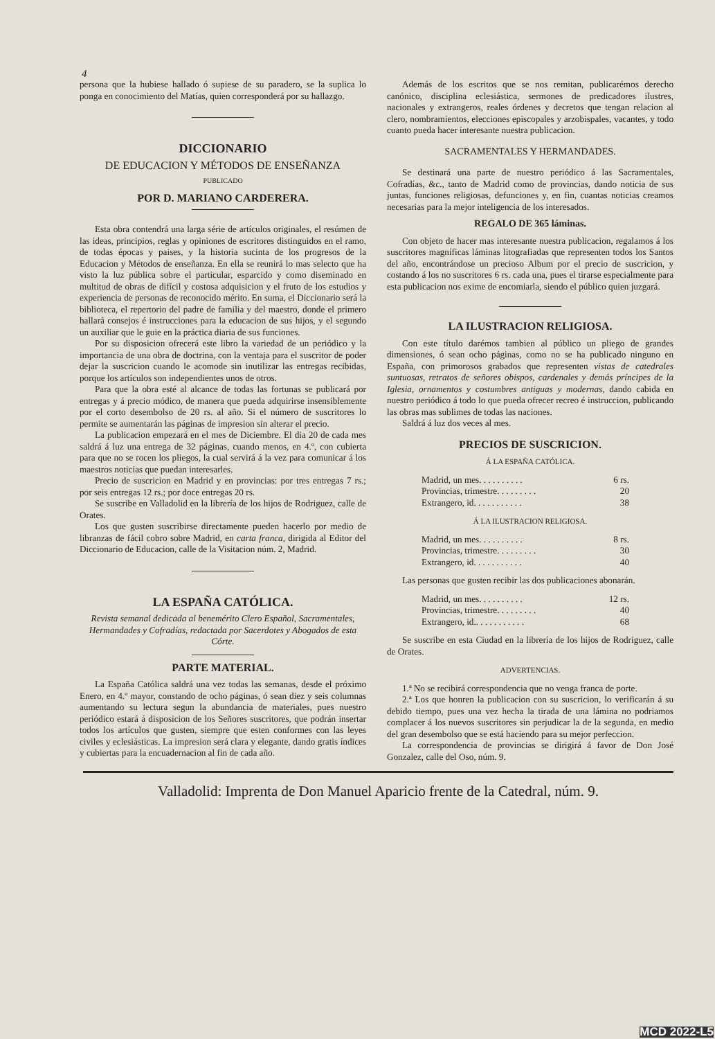4
persona que la hubiese hallado ó supiese de su paradero, se la suplica lo ponga en conocimiento del Matías, quien corresponderá por su hallazgo.
DICCIONARIO
DE EDUCACION Y MÉTODOS DE ENSEÑANZA
PUBLICADO
POR D. MARIANO CARDERERA.
Esta obra contendrá una larga série de artículos originales, el resúmen de las ideas, principios, reglas y opiniones de escritores distinguidos en el ramo, de todas épocas y paises, y la historia sucinta de los progresos de la Educacion y Métodos de enseñanza. En ella se reunirá lo mas selecto que ha visto la luz pública sobre el particular, esparcido y como diseminado en multitud de obras de difícil y costosa adquisicion y el fruto de los estudios y experiencia de personas de reconocido mérito. En suma, el Diccionario será la biblioteca, el repertorio del padre de familia y del maestro, donde el primero hallará consejos é instrucciones para la educacion de sus hijos, y el segundo un auxiliar que le guie en la práctica diaria de sus funciones.
Por su disposicion ofrecerá este libro la variedad de un periódico y la importancia de una obra de doctrina, con la ventaja para el suscritor de poder dejar la suscricion cuando le acomode sin inutilizar las entregas recibidas, porque los artículos son independientes unos de otros.
Para que la obra esté al alcance de todas las fortunas se publicará por entregas y á precio módico, de manera que pueda adquirirse insensiblemente por el corto desembolso de 20 rs. al año. Si el número de suscritores lo permite se aumentarán las páginas de impresion sin alterar el precio.
La publicacion empezará en el mes de Diciembre. El dia 20 de cada mes saldrá á luz una entrega de 32 páginas, cuando menos, en 4.º, con cubierta para que no se rocen los pliegos, la cual servirá á la vez para comunicar á los maestros noticias que puedan interesarles.
Precio de suscricion en Madrid y en provincias: por tres entregas 7 rs.; por seis entregas 12 rs.; por doce entregas 20 rs.
Se suscribe en Valladolid en la librería de los hijos de Rodriguez, calle de Orates.
Los que gusten suscribirse directamente pueden hacerlo por medio de libranzas de fácil cobro sobre Madrid, en carta franca, dirigida al Editor del Diccionario de Educacion, calle de la Visitacion núm. 2, Madrid.
LA ESPAÑA CATÓLICA.
Revista semanal dedicada al benemérito Clero Español, Sacramentales, Hermandades y Cofradías, redactada por Sacerdotes y Abogados de esta Córte.
PARTE MATERIAL.
La España Católica saldrá una vez todas las semanas, desde el próximo Enero, en 4.º mayor, constando de ocho páginas, ó sean diez y seis columnas aumentando su lectura segun la abundancia de materiales, pues nuestro periódico estará á disposicion de los Señores suscritores, que podrán insertar todos los artículos que gusten, siempre que esten conformes con las leyes civiles y eclesiásticas. La impresion será clara y elegante, dando gratis índices y cubiertas para la encuadernacion al fin de cada año.
Además de los escritos que se nos remitan, publicarémos derecho canónico, disciplina eclesiástica, sermones de predicadores ilustres, nacionales y extrangeros, reales órdenes y decretos que tengan relacion al clero, nombramientos, elecciones episcopales y arzobispales, vacantes, y todo cuanto pueda hacer interesante nuestra publicacion.
SACRAMENTALES Y HERMANDADES.
Se destinará una parte de nuestro periódico á las Sacramentales, Cofradías, &c., tanto de Madrid como de provincias, dando noticia de sus juntas, funciones religiosas, defunciones y, en fin, cuantas noticias creamos necesarias para la mejor inteligencia de los interesados.
REGALO DE 365 láminas.
Con objeto de hacer mas interesante nuestra publicacion, regalamos á los suscritores magníficas láminas litografiadas que representen todos los Santos del año, encontrándose un precioso Album por el precio de suscricion, y costando á los no suscritores 6 rs. cada una, pues el tirarse especialmente para esta publicacion nos exime de encomiarla, siendo el público quien juzgará.
LA ILUSTRACION RELIGIOSA.
Con este título darémos tambien al público un pliego de grandes dimensiones, ó sean ocho páginas, como no se ha publicado ninguno en España, con primorosos grabados que representen vistas de catedrales suntuosas, retratos de señores obispos, cardenales y demás príncipes de la Iglesia, ornamentos y costumbres antiguas y modernas, dando cabida en nuestro periódico á todo lo que pueda ofrecer recreo é instruccion, publicando las obras mas sublimes de todas las naciones.
Saldrá á luz dos veces al mes.
PRECIOS DE SUSCRICION.
Á LA ESPAÑA CATÓLICA.
Madrid, un mes. . . . . . . . . . 6 rs.
Provincias, trimestre. . . . . . . . . 20
Extrangero, id. . . . . . . . . . . 38
Á LA ILUSTRACION RELIGIOSA.
Madrid, un mes. . . . . . . . . . 8 rs.
Provincias, trimestre. . . . . . . . . 30
Extrangero, id. . . . . . . . . . . 40
Las personas que gusten recibir las dos publicaciones abonarán.
Madrid, un mes. . . . . . . . . . 12 rs.
Provincias, trimestre. . . . . . . . . 40
Extrangero, id.. . . . . . . . . . . 68
Se suscribe en esta Ciudad en la librería de los hijos de Rodriguez, calle de Orates.
ADVERTENCIAS.
1.ª No se recibirá correspondencia que no venga franca de porte.
2.ª Los que honren la publicacion con su suscricion, lo verificarán á su debido tiempo, pues una vez hecha la tirada de una lámina no podriamos complacer á los nuevos suscritores sin perjudicar la de la segunda, en medio del gran desembolso que se está haciendo para su mejor perfeccion.
La correspondencia de provincias se dirigirá á favor de Don José Gonzalez, calle del Oso, núm. 9.
Valladolid: Imprenta de Don Manuel Aparicio frente de la Catedral, núm. 9.
MCD 2022-L5